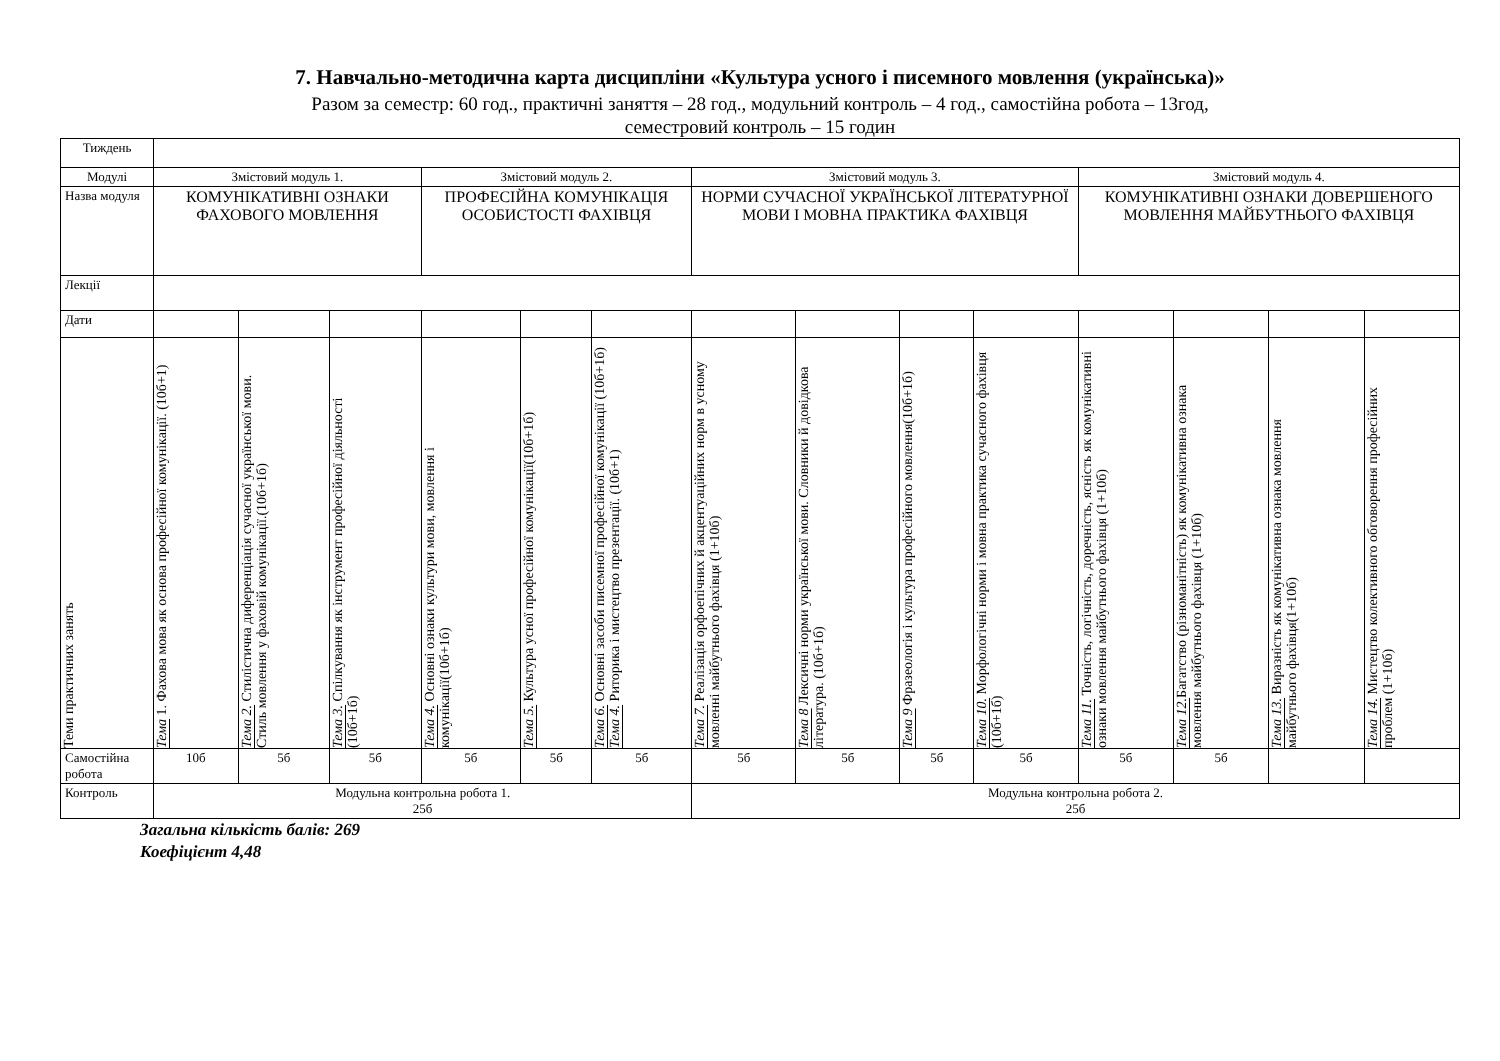7. Навчально-методична карта дисципліни «Культура усного і писемного мовлення (українська)»
Разом за семестр: 60 год., практичні заняття – 28 год., модульний контроль – 4 год., самостійна робота – 13год,
семестровий контроль – 15 годин
| Тиждень | | | | | | | | | | | | | | |
| Модулі | Змістовий модуль 1. | | | Змістовий модуль 2. | | | Змістовий модуль 3. | | | | Змістовий модуль 4. | | | |
| Назва модуля | КОМУНІКАТИВНІ ОЗНАКИ ФАХОВОГО МОВЛЕННЯ | | | ПРОФЕСІЙНА КОМУНІКАЦІЯ ОСОБИСТОСТІ ФАХІВЦЯ | | | НОРМИ СУЧАСНОЇ УКРАЇНСЬКОЇ ЛІТЕРАТУРНОЇ МОВИ І МОВНА ПРАКТИКА ФАХІВЦЯ | | | | КОМУНІКАТИВНІ ОЗНАКИ ДОВЕРШЕНОГО МОВЛЕННЯ МАЙБУТНЬОГО ФАХІВЦЯ | | | |
| Лекції | | | | | | | | | | | | | | |
| Дати | | | | | | | | | | | | | | |
| Теми практичних занять | Тема 1. Фахова мова як основа професійної комунікації. (10б+1) | Тема 2. Стилістична диференціація сучасної української мови. Стиль мовлення у фаховій комунікації.(10б+1б) | Тема 3. Спілкування як інструмент професійної діяльності (10б+1б) | Тема 4. Основні ознаки культури мови, мовлення і комунікації(10б+1б) | Тема 5. Культура усної професійної комунікації(10б+1б) | Тема 6. Основні засоби писемної професійної комунікації (10б+1б) Тема 4. Риторика і мистецтво презентації. (10б+1) | Тема 7. Реалізація орфоепічних й акцентуаційних норм в усному мовленні майбутнього фахівця (1+10б) | Тема 8 Лексичні норми української мови. Словники й довідкова література. (10б+1б) | Тема 9 Фразеологія і культура професійного мовлення(10б+1б) | Тема 10. Морфологічні норми і мовна практика сучасного фахівця (10б+1б) | Тема 11. Точність, логічність, доречність, ясність як комунікативні ознаки мовлення майбутнього фахівця (1+10б) | Тема 12. Багатство (різноманітність) як комунікативна ознака мовлення майбутнього фахівця (1+10б) | Тема 13. Виразність як комунікативна ознака мовлення майбутнього фахівця(1+10б) | Тема 14. Мистецтво колективного обговорення професійних проблем (1+10б) |
| Самостійна робота | 10б | 5б | 5б | 5б | 5б | 5б | 5б | 5б | 5б | 5б | 5б | 5б | | |
| Контроль | Модульна контрольна робота 1. 25б | | | | | | Модульна контрольна робота 2. 25б | | | | | | | |
Загальна кількість балів: 269
Коефіцієнт 4,48